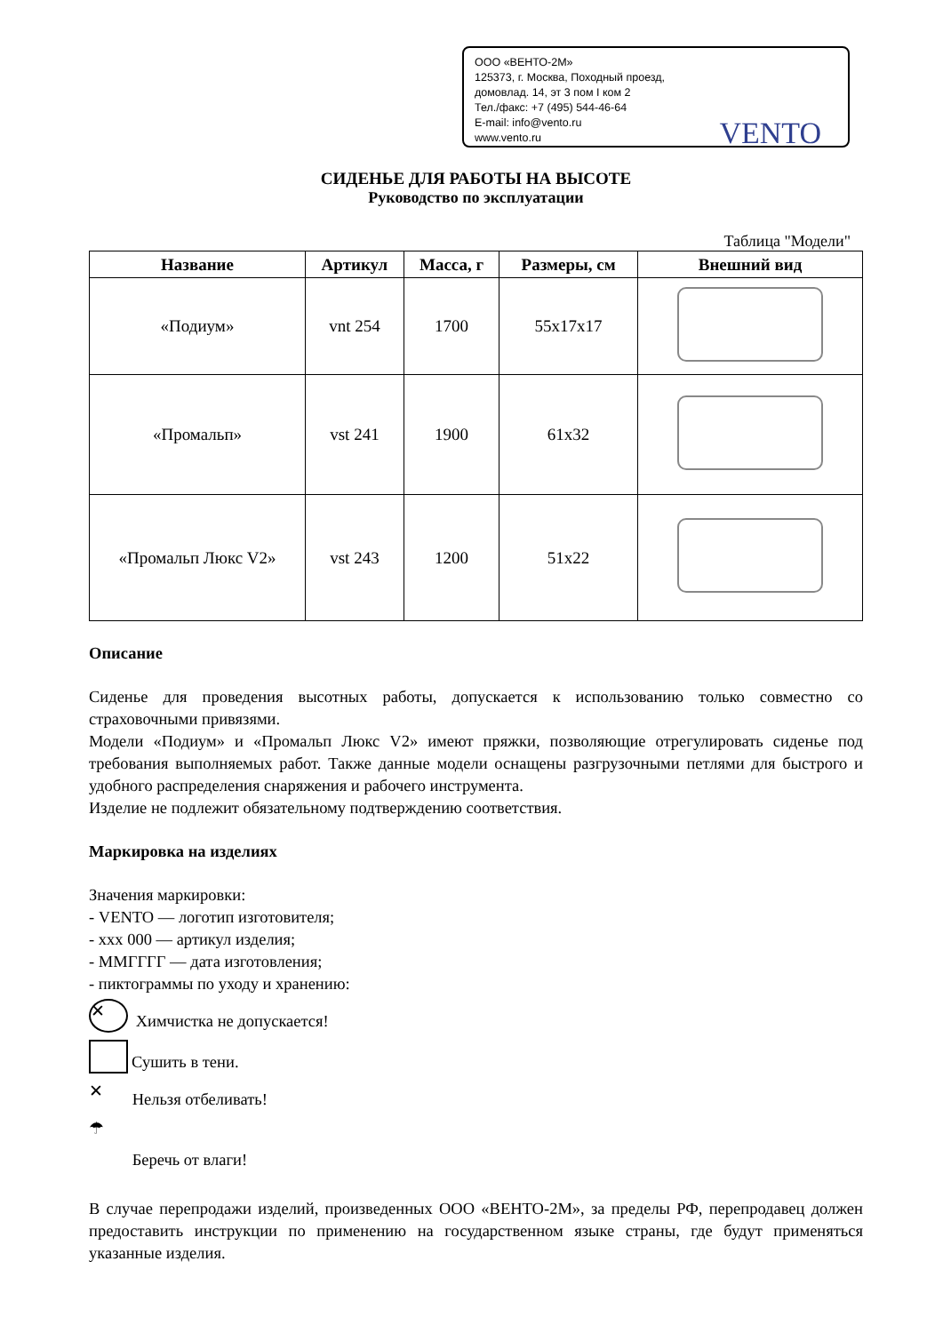ООО «ВЕНТО-2М»
125373, г. Москва, Походный проезд,
домовлад. 14, эт 3 пом I ком 2
Тел./факс: +7 (495) 544-46-64
E-mail: info@vento.ru
www.vento.ru
VENTO
СИДЕНЬЕ ДЛЯ РАБОТЫ НА ВЫСОТЕ
Руководство по эксплуатации
Таблица "Модели"
| Название | Артикул | Масса, г | Размеры, см | Внешний вид |
| --- | --- | --- | --- | --- |
| «Подиум» | vnt 254 | 1700 | 55x17x17 | |
| «Промальп» | vst 241 | 1900 | 61x32 | |
| «Промальп Люкс V2» | vst 243 | 1200 | 51x22 | |
Описание
Сиденье для проведения высотных работы, допускается к использованию только совместно со страховочными привязями.
Модели «Подиум» и «Промальп Люкс V2» имеют пряжки, позволяющие отрегулировать сиденье под требования выполняемых работ. Также данные модели оснащены разгрузочными петлями для быстрого и удобного распределения снаряжения и рабочего инструмента.
Изделие не подлежит обязательному подтверждению соответствия.
Маркировка на изделиях
Значения маркировки:
- VENTO — логотип изготовителя;
- xxx 000 — артикул изделия;
- ММГГГГ — дата изготовления;
- пиктограммы по уходу и хранению:
✕ Химчистка не допускается!
Сушить в тени.
✕ Нельзя отбеливать!
☂ Беречь от влаги!
В случае перепродажи изделий, произведенных ООО «ВЕНТО-2М», за пределы РФ, перепродавец должен предоставить инструкции по применению на государственном языке страны, где будут применяться указанные изделия.